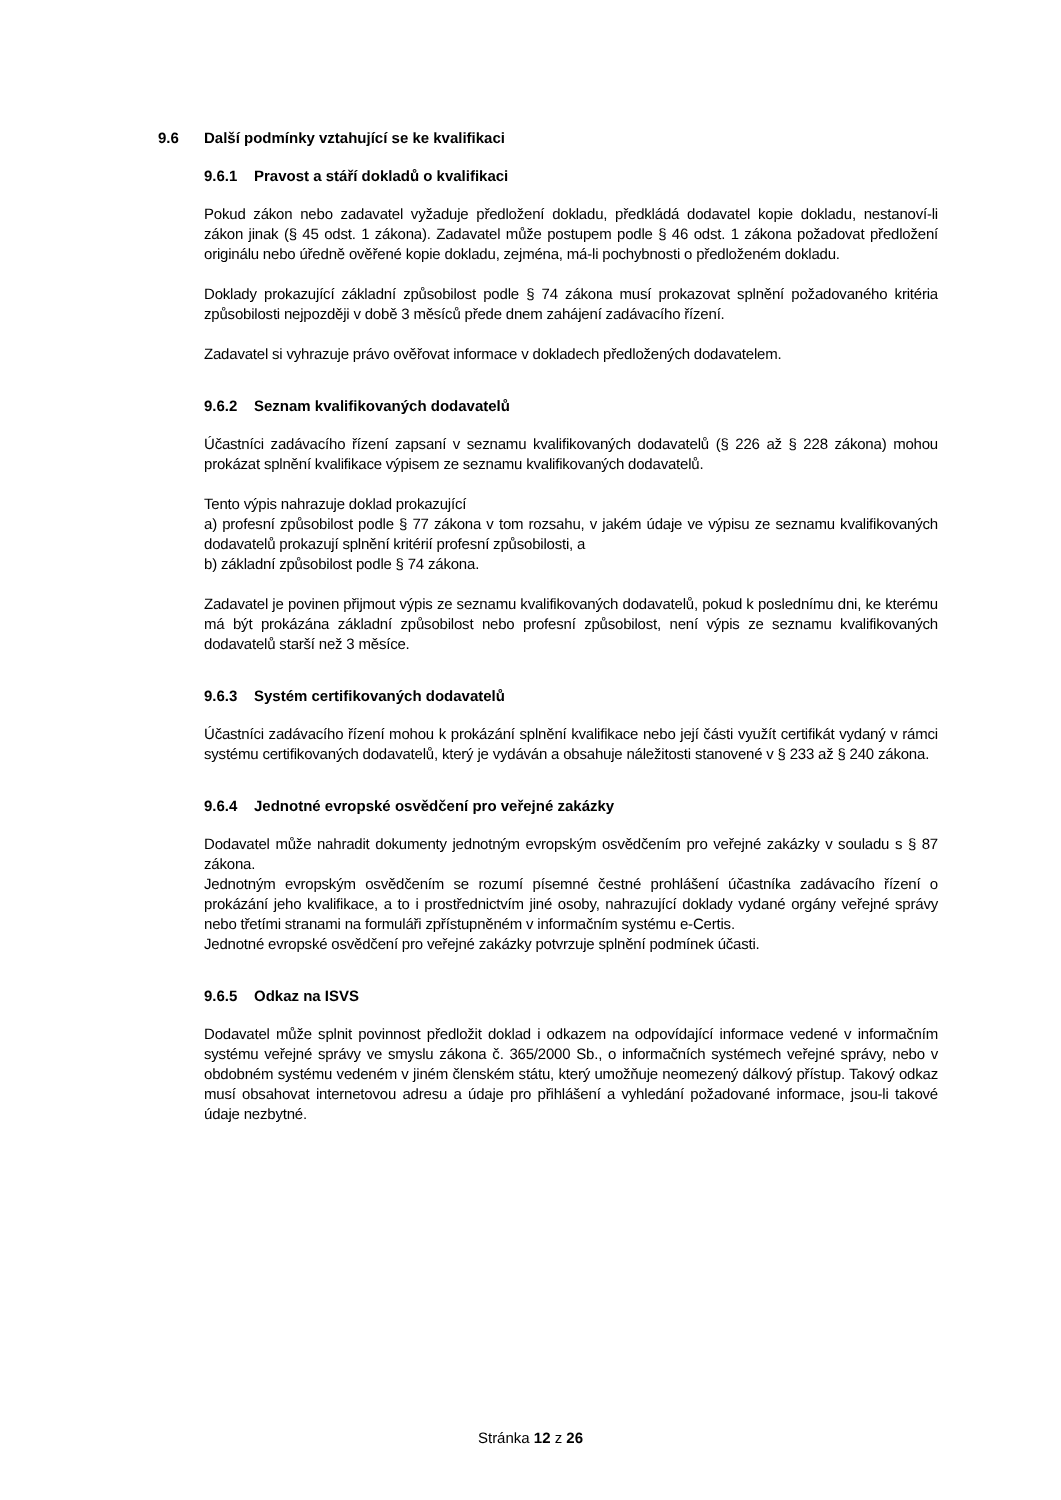9.6 Další podmínky vztahující se ke kvalifikaci
9.6.1 Pravost a stáří dokladů o kvalifikaci
Pokud zákon nebo zadavatel vyžaduje předložení dokladu, předkládá dodavatel kopie dokladu, nestanoví-li zákon jinak (§ 45 odst. 1 zákona). Zadavatel může postupem podle § 46 odst. 1 zákona požadovat předložení originálu nebo úředně ověřené kopie dokladu, zejména, má-li pochybnosti o předloženém dokladu.
Doklady prokazující základní způsobilost podle § 74 zákona musí prokazovat splnění požadovaného kritéria způsobilosti nejpozději v době 3 měsíců přede dnem zahájení zadávacího řízení.
Zadavatel si vyhrazuje právo ověřovat informace v dokladech předložených dodavatelem.
9.6.2 Seznam kvalifikovaných dodavatelů
Účastníci zadávacího řízení zapsaní v seznamu kvalifikovaných dodavatelů (§ 226 až § 228 zákona) mohou prokázat splnění kvalifikace výpisem ze seznamu kvalifikovaných dodavatelů.
Tento výpis nahrazuje doklad prokazující
a) profesní způsobilost podle § 77 zákona v tom rozsahu, v jakém údaje ve výpisu ze seznamu kvalifikovaných dodavatelů prokazují splnění kritérií profesní způsobilosti, a
b) základní způsobilost podle § 74 zákona.
Zadavatel je povinen přijmout výpis ze seznamu kvalifikovaných dodavatelů, pokud k poslednímu dni, ke kterému má být prokázána základní způsobilost nebo profesní způsobilost, není výpis ze seznamu kvalifikovaných dodavatelů starší než 3 měsíce.
9.6.3 Systém certifikovaných dodavatelů
Účastníci zadávacího řízení mohou k prokázání splnění kvalifikace nebo její části využít certifikát vydaný v rámci systému certifikovaných dodavatelů, který je vydáván a obsahuje náležitosti stanovené v § 233 až § 240 zákona.
9.6.4 Jednotné evropské osvědčení pro veřejné zakázky
Dodavatel může nahradit dokumenty jednotným evropským osvědčením pro veřejné zakázky v souladu s § 87 zákona.
Jednotným evropským osvědčením se rozumí písemné čestné prohlášení účastníka zadávacího řízení o prokázání jeho kvalifikace, a to i prostřednictvím jiné osoby, nahrazující doklady vydané orgány veřejné správy nebo třetími stranami na formuláři zpřístupněném v informačním systému e-Certis.
Jednotné evropské osvědčení pro veřejné zakázky potvrzuje splnění podmínek účasti.
9.6.5 Odkaz na ISVS
Dodavatel může splnit povinnost předložit doklad i odkazem na odpovídající informace vedené v informačním systému veřejné správy ve smyslu zákona č. 365/2000 Sb., o informačních systémech veřejné správy, nebo v obdobném systému vedeném v jiném členském státu, který umožňuje neomezený dálkový přístup. Takový odkaz musí obsahovat internetovou adresu a údaje pro přihlášení a vyhledání požadované informace, jsou-li takové údaje nezbytné.
Stránka 12 z 26